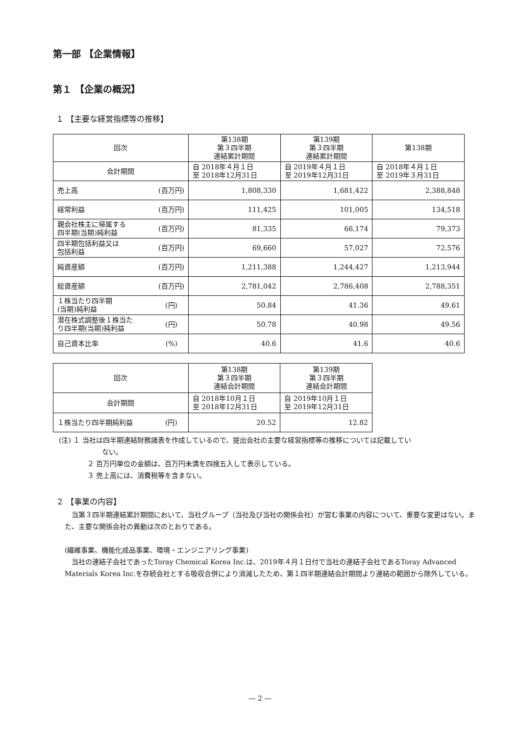第一部 【企業情報】
第１ 【企業の概況】
１ 【主要な経営指標等の推移】
| 回次 | 第138期 第３四半期 連結累計期間 | 第139期 第３四半期 連結累計期間 | 第138期 |
| 会計期間 | 自 2018年４月１日 至 2018年12月31日 | 自 2019年４月１日 至 2019年12月31日 | 自 2018年４月１日 至 2019年３月31日 |
| 売上高 (百万円) | 1,808,330 | 1,681,422 | 2,388,848 |
| 経常利益 (百万円) | 111,425 | 101,005 | 134,518 |
| 親会社株主に帰属する 四半期(当期)純利益 (百万円) | 81,335 | 66,174 | 79,373 |
| 四半期包括利益又は 包括利益 (百万円) | 69,660 | 57,027 | 72,576 |
| 純資産額 (百万円) | 1,211,388 | 1,244,427 | 1,213,944 |
| 総資産額 (百万円) | 2,781,042 | 2,786,408 | 2,788,351 |
| １株当たり四半期 (当期)純利益 (円) | 50.84 | 41.36 | 49.61 |
| 潜在株式調整後１株当た り四半期(当期)純利益 (円) | 50.78 | 40.98 | 49.56 |
| 自己資本比率 (%) | 40.6 | 41.6 | 40.6 |
| 回次 | 第138期 第３四半期 連結会計期間 | 第139期 第３四半期 連結会計期間 |
| 会計期間 | 自 2018年10月１日 至 2018年12月31日 | 自 2019年10月１日 至 2019年12月31日 |
| １株当たり四半期純利益 (円) | 20.52 | 12.82 |
(注) １ 当社は四半期連結財務諸表を作成しているので、提出会社の主要な経営指標等の推移については記載してい
ない。
２ 百万円単位の金額は、百万円未満を四捨五入して表示している。
３ 売上高には、消費税等を含まない。
２ 【事業の内容】
　当第３四半期連結累計期間において、当社グループ（当社及び当社の関係会社）が営む事業の内容について、重要な変更はない。また、主要な関係会社の異動は次のとおりである。
(繊維事業、機能化成品事業、環境・エンジニアリング事業)
　当社の連結子会社であったToray Chemical Korea Inc.は、2019年４月１日付で当社の連結子会社であるToray Advanced Materials Korea Inc.を存続会社とする吸収合併により消滅したため、第１四半期連結会計期間より連結の範囲から除外している。
― 2 ―